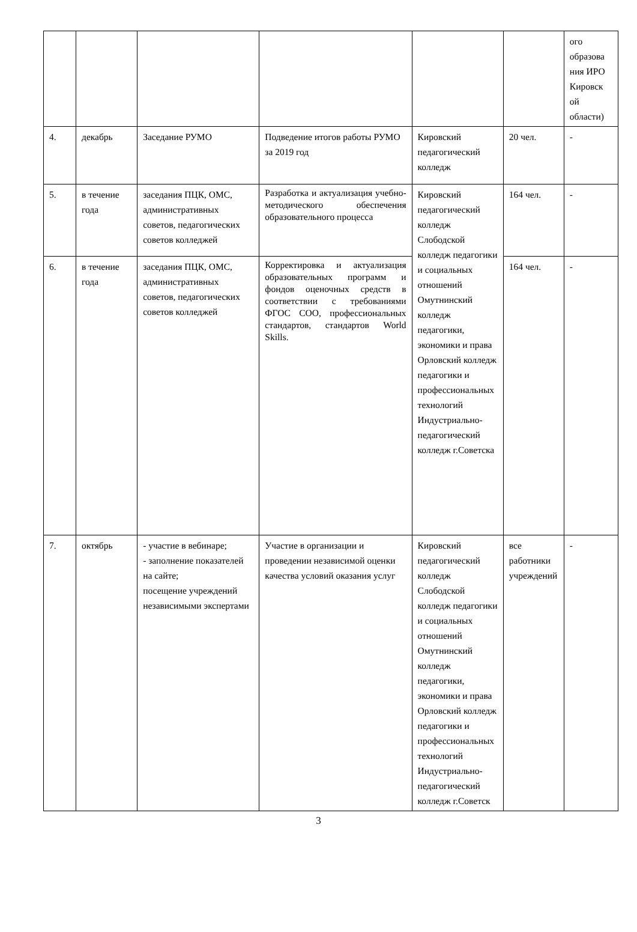| | | | | | | ого образова ния ИРО Кировск ой области) |
| 4. | декабрь | Заседание РУМО | Подведение итогов работы РУМО за 2019 год | Кировский педагогический колледж | 20 чел. | - |
| 5. | в течение года | заседания ПЦК, ОМС, административных советов, педагогических советов колледжей | Разработка и актуализация учебно-методического обеспечения образовательного процесса | Кировский педагогический колледж Слободской колледж педагогики и социальных отношений Омутнинский колледж педагогики, экономики и права Орловский колледж педагогики и профессиональных технологий Индустриально-педагогический колледж г.Советска | 164 чел. | - |
| 6. | в течение года | заседания ПЦК, ОМС, административных советов, педагогических советов колледжей | Корректировка и актуализация образовательных программ и фондов оценочных средств в соответствии с требованиями ФГОС СОО, профессиональных стандартов, стандартов World Skills. | | 164 чел. | - |
| 7. | октябрь | - участие в вебинаре; - заполнение показателей на сайте; посещение учреждений независимыми экспертами | Участие в организации и проведении независимой оценки качества условий оказания услуг | Кировский педагогический колледж Слободской колледж педагогики и социальных отношений Омутнинский колледж педагогики, экономики и права Орловский колледж педагогики и профессиональных технологий Индустриально-педагогический колледж г.Советск | все работники учреждений | - |
3